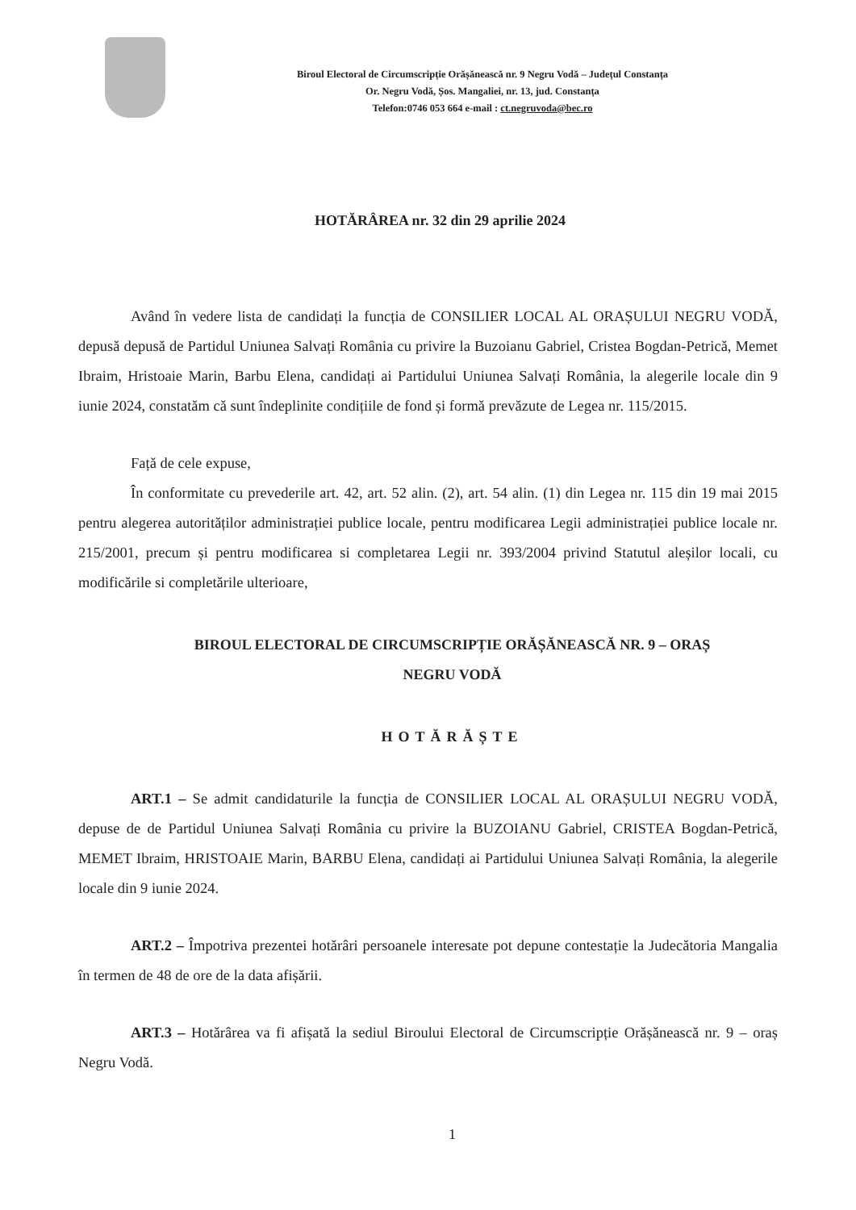Biroul Electoral de Circumscripție Orășănească nr. 9 Negru Vodă – Județul Constanța
Or. Negru Vodă, Șos. Mangaliei, nr. 13, jud. Constanța
Telefon:0746 053 664 e-mail : ct.negruvoda@bec.ro
HOTĂRÂREA nr. 32 din 29 aprilie 2024
Având în vedere lista de candidați la funcția de CONSILIER LOCAL AL ORAȘULUI NEGRU VODĂ, depusă depusă de Partidul Uniunea Salvați România cu privire la Buzoianu Gabriel, Cristea Bogdan-Petrică, Memet Ibraim, Hristoaie Marin, Barbu Elena, candidați ai Partidului Uniunea Salvați România, la alegerile locale din 9 iunie 2024, constatăm că sunt îndeplinite condițiile de fond și formă prevăzute de Legea nr. 115/2015.
Față de cele expuse,
În conformitate cu prevederile art. 42, art. 52 alin. (2), art. 54 alin. (1) din Legea nr. 115 din 19 mai 2015 pentru alegerea autorităților administrației publice locale, pentru modificarea Legii administrației publice locale nr. 215/2001, precum și pentru modificarea si completarea Legii nr. 393/2004 privind Statutul aleșilor locali, cu modificările si completările ulterioare,
BIROUL ELECTORAL DE CIRCUMSCRIPȚIE ORĂȘĂNEASCĂ NR. 9 – ORAȘ
NEGRU VODĂ
HOTĂRĂȘTE
ART.1 – Se admit candidaturile la funcția de CONSILIER LOCAL AL ORAȘULUI NEGRU VODĂ, depuse de de Partidul Uniunea Salvați România cu privire la BUZOIANU Gabriel, CRISTEA Bogdan-Petrică, MEMET Ibraim, HRISTOAIE Marin, BARBU Elena, candidați ai Partidului Uniunea Salvați România, la alegerile locale din 9 iunie 2024.
ART.2 – Împotriva prezentei hotărâri persoanele interesate pot depune contestație la Judecătoria Mangalia în termen de 48 de ore de la data afișării.
ART.3 – Hotărârea va fi afișată la sediul Biroului Electoral de Circumscripție Orășănească nr. 9 – oraș Negru Vodă.
1